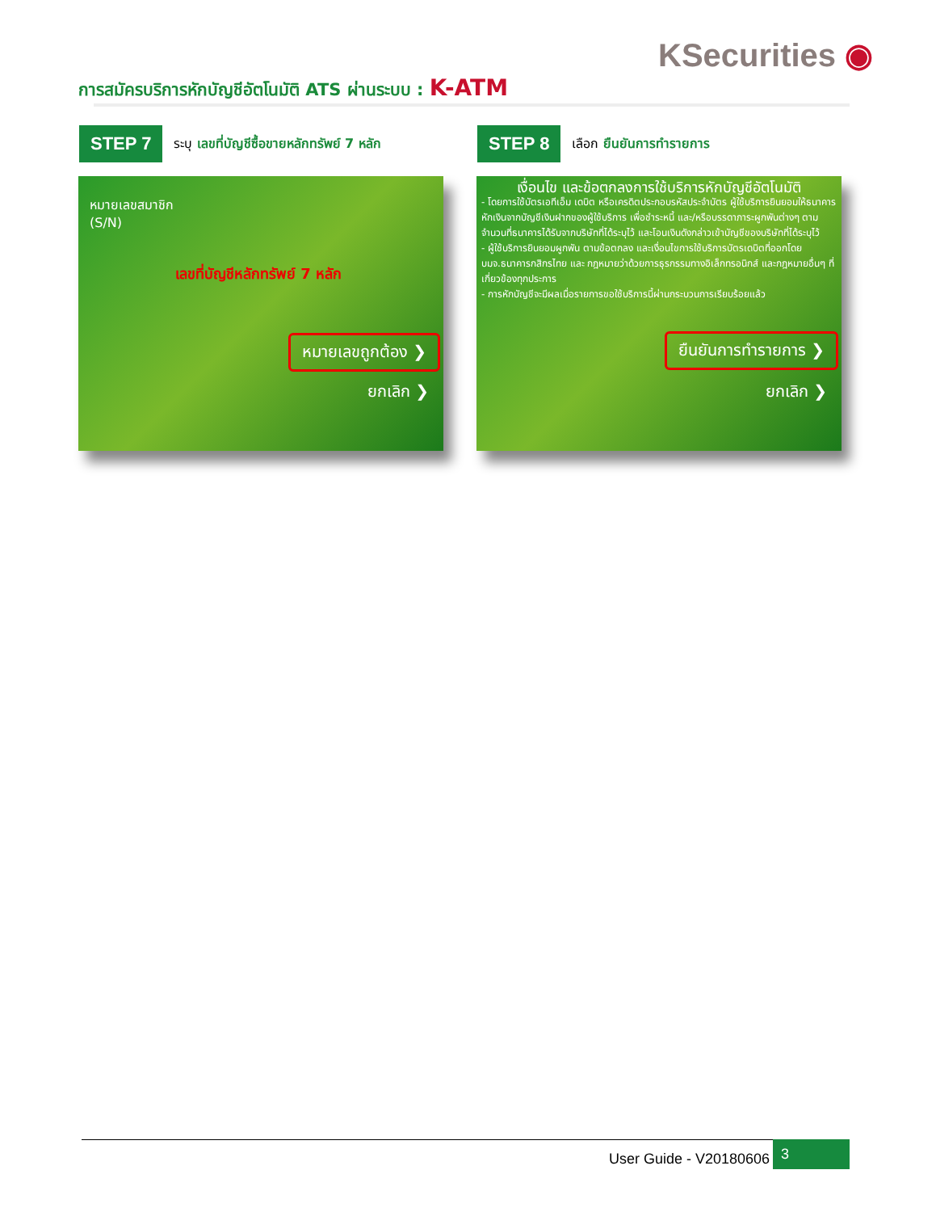KSecurities ◉
การสมัครบริการหักบัญชีอัตโนมัติ ATS ผ่านระบบ : K-ATM
STEP 7
ระบุ เลขที่บัญชีซื้อขายหลักทรัพย์ 7 หลัก
STEP 8
เลือก ยืนยันการทำรายการ
หมายเลขสมาชิก
(S/N)
เลขที่บัญชีหลักทรัพย์ 7 หลัก
หมายเลขถูกต้อง ❯
ยกเลิก ❯
เงื่อนไข และข้อตกลงการใช้บริการหักบัญชีอัตโนมัติ
- โดยการใช้บัตรเอทีเอ็ม เดบิต หรือเครดิตประกอบรหัสประจำบัตร ผู้ใช้บริการยินยอมให้ธนาคารหักเงินจากบัญชีเงินฝากของผู้ใช้บริการ เพื่อชำระหนี้ และ/หรือบรรดาภาระผูกพันต่างๆ ตามจำนวนที่ธนาคารได้รับจากบริษัทที่ได้ระบุไว้ และโอนเงินดังกล่าวเข้าบัญชีของบริษัทที่ได้ระบุไว้
- ผู้ใช้บริการยินยอมผูกพัน ตามข้อตกลง และเงื่อนไขการใช้บริการบัตรเดบิตที่ออกโดย บมจ.ธนาคารกสิกรไทย และ กฎหมายว่าด้วยการธุรกรรมทางอิเล็กทรอนิกส์ และกฎหมายอื่นๆ ที่เกี่ยวข้องทุกประการ
- การหักบัญชีจะมีผลเมื่อรายการขอใช้บริการนี้ผ่านกระบวนการเรียบร้อยแล้ว
ยืนยันการทำรายการ ❯
ยกเลิก ❯
User Guide - V20180606 3